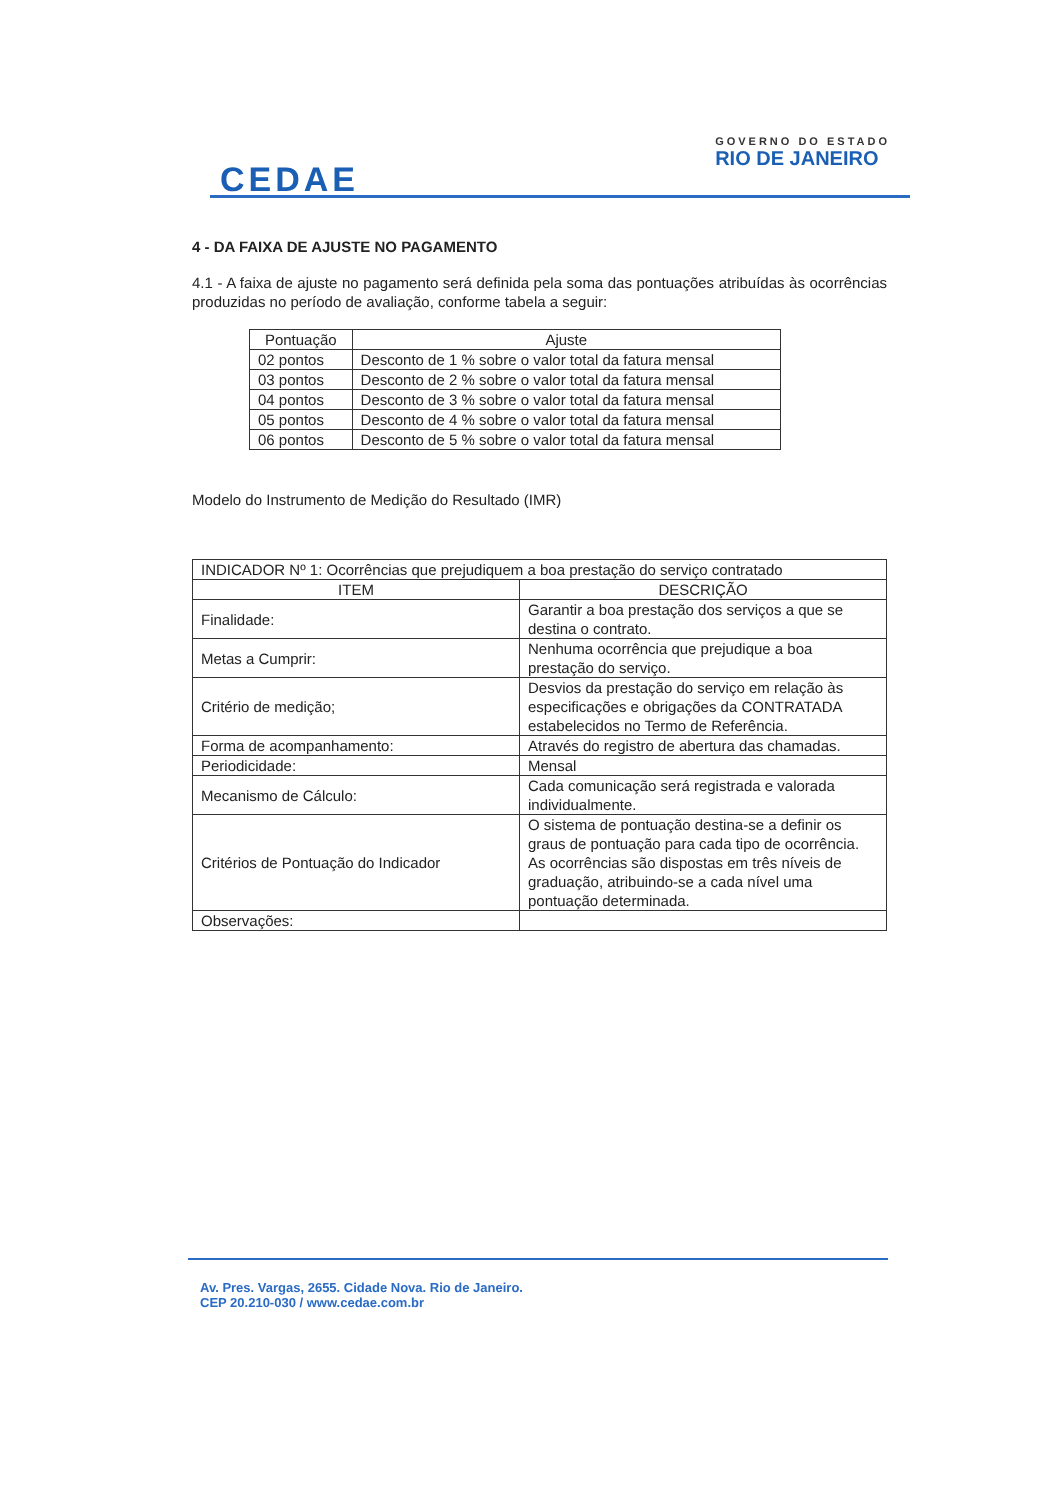CEDAE
GOVERNO DO ESTADO
RIO DE JANEIRO
4 - DA FAIXA DE AJUSTE NO PAGAMENTO
4.1 - A faixa de ajuste no pagamento será definida pela soma das pontuações atribuídas às ocorrências produzidas no período de avaliação, conforme tabela a seguir:
| Pontuação | Ajuste |
| --- | --- |
| 02 pontos | Desconto de 1 % sobre o valor total da fatura mensal |
| 03 pontos | Desconto de 2 % sobre o valor total da fatura mensal |
| 04 pontos | Desconto de 3 % sobre o valor total da fatura mensal |
| 05 pontos | Desconto de 4 % sobre o valor total da fatura mensal |
| 06 pontos | Desconto de 5 % sobre o valor total da fatura mensal |
Modelo do Instrumento de Medição do Resultado (IMR)
| INDICADOR Nº 1: Ocorrências que prejudiquem a boa prestação do serviço contratado | |
| ITEM | DESCRIÇÃO |
| Finalidade: | Garantir a boa prestação dos serviços a que se destina o contrato. |
| Metas a Cumprir: | Nenhuma ocorrência que prejudique a boa prestação do serviço. |
| Critério de medição; | Desvios da prestação do serviço em relação às especificações e obrigações da CONTRATADA estabelecidos no Termo de Referência. |
| Forma de acompanhamento: | Através do registro de abertura das chamadas. |
| Periodicidade: | Mensal |
| Mecanismo de Cálculo: | Cada comunicação será registrada e valorada individualmente. |
| Critérios de Pontuação do Indicador | O sistema de pontuação destina-se a definir os graus de pontuação para cada tipo de ocorrência. As ocorrências são dispostas em três níveis de graduação, atribuindo-se a cada nível uma pontuação determinada. |
| Observações: | |
Av. Pres. Vargas, 2655. Cidade Nova. Rio de Janeiro.
CEP 20.210-030 / www.cedae.com.br